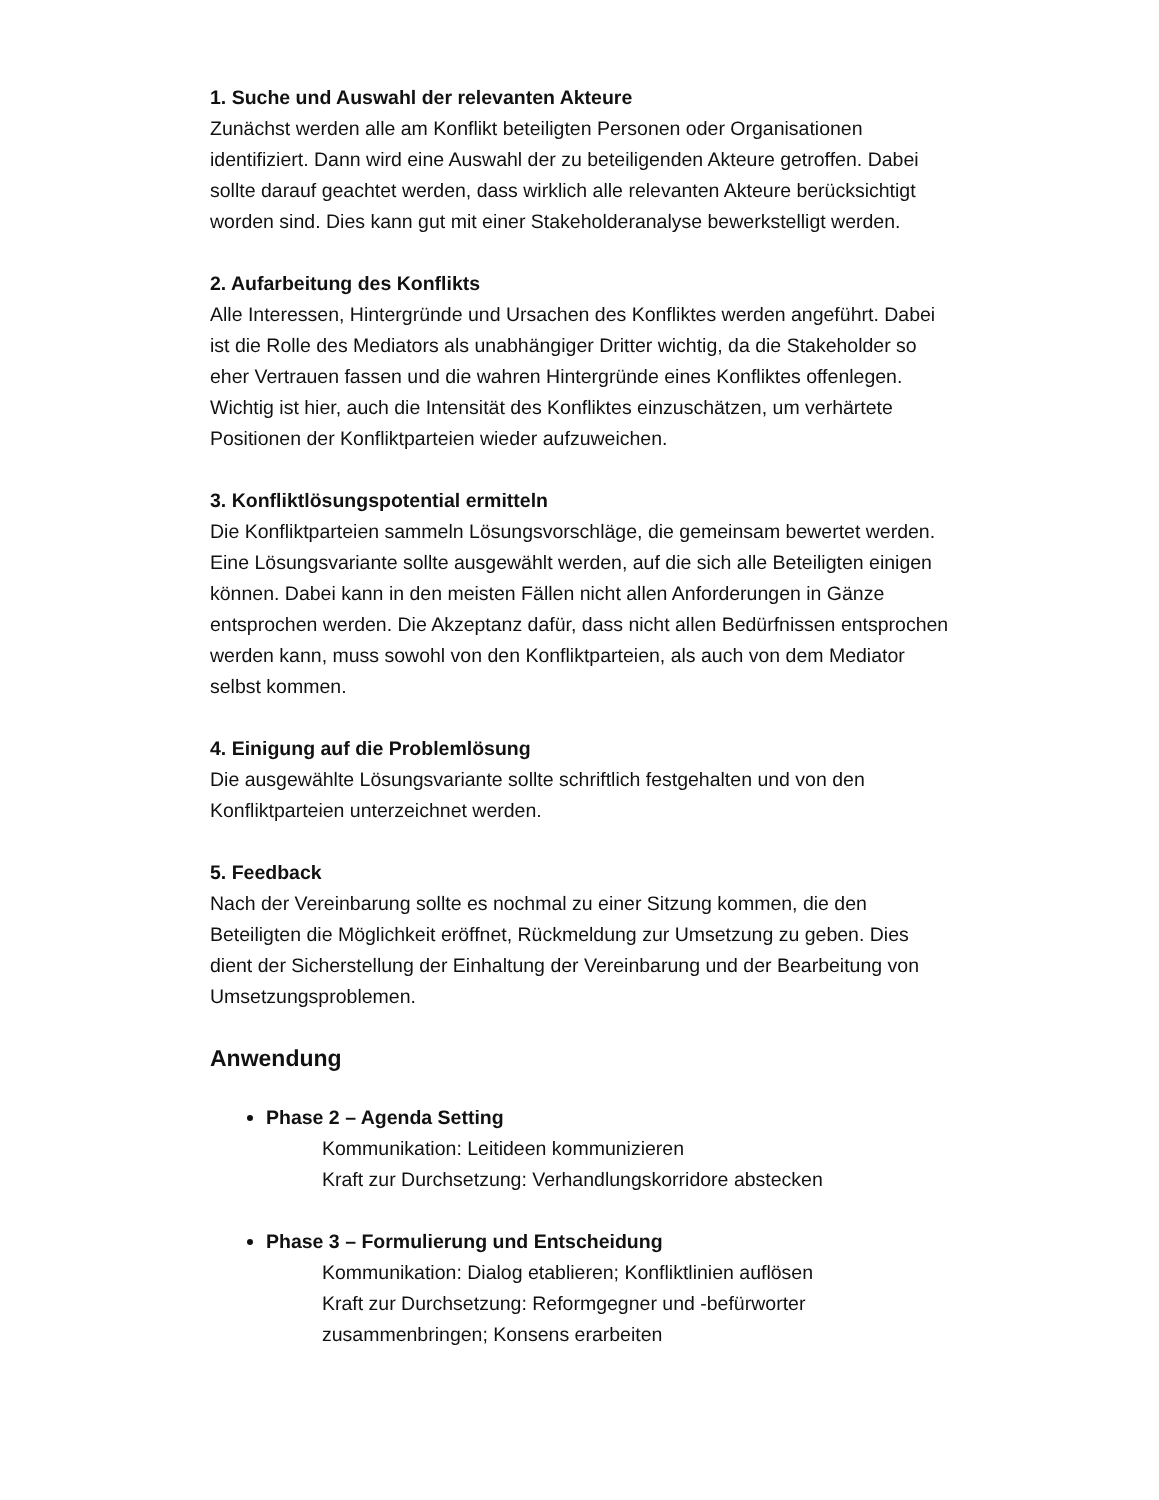1. Suche und Auswahl der relevanten Akteure
Zunächst werden alle am Konflikt beteiligten Personen oder Organisationen identifiziert. Dann wird eine Auswahl der zu beteiligenden Akteure getroffen. Dabei sollte darauf geachtet werden, dass wirklich alle relevanten Akteure berücksichtigt worden sind. Dies kann gut mit einer Stakeholderanalyse bewerkstelligt werden.
2. Aufarbeitung des Konflikts
Alle Interessen, Hintergründe und Ursachen des Konfliktes werden angeführt. Dabei ist die Rolle des Mediators als unabhängiger Dritter wichtig, da die Stakeholder so eher Vertrauen fassen und die wahren Hintergründe eines Konfliktes offenlegen. Wichtig ist hier, auch die Intensität des Konfliktes einzuschätzen, um verhärtete Positionen der Konfliktparteien wieder aufzuweichen.
3. Konfliktlösungspotential ermitteln
Die Konfliktparteien sammeln Lösungsvorschläge, die gemeinsam bewertet werden. Eine Lösungsvariante sollte ausgewählt werden, auf die sich alle Beteiligten einigen können. Dabei kann in den meisten Fällen nicht allen Anforderungen in Gänze entsprochen werden. Die Akzeptanz dafür, dass nicht allen Bedürfnissen entsprochen werden kann, muss sowohl von den Konfliktparteien, als auch von dem Mediator selbst kommen.
4. Einigung auf die Problemlösung
Die ausgewählte Lösungsvariante sollte schriftlich festgehalten und von den Konfliktparteien unterzeichnet werden.
5. Feedback
Nach der Vereinbarung sollte es nochmal zu einer Sitzung kommen, die den Beteiligten die Möglichkeit eröffnet, Rückmeldung zur Umsetzung zu geben. Dies dient der Sicherstellung der Einhaltung der Vereinbarung und der Bearbeitung von Umsetzungsproblemen.
Anwendung
Phase 2 – Agenda Setting
Kommunikation: Leitideen kommunizieren
Kraft zur Durchsetzung: Verhandlungskorridore abstecken
Phase 3 – Formulierung und Entscheidung
Kommunikation: Dialog etablieren; Konfliktlinien auflösen
Kraft zur Durchsetzung: Reformgegner und -befürworter zusammenbringen; Konsens erarbeiten